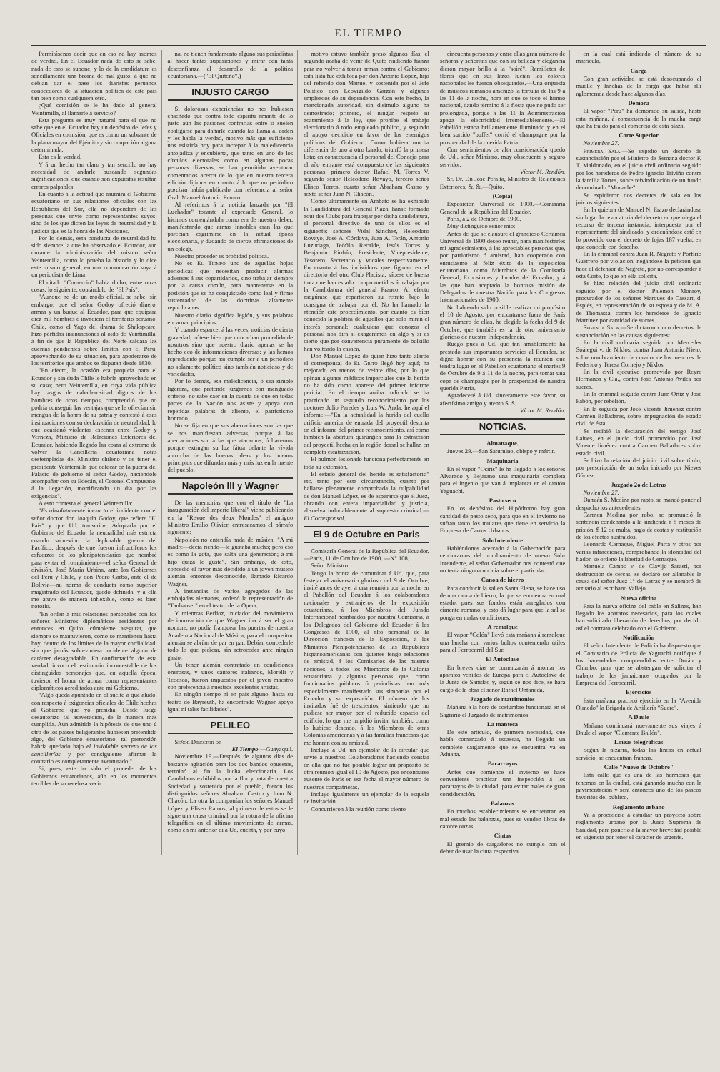EL TIEMPO
Permitásenos decir que en eso no hay asomos de verdad. En el Ecuador nada de esto se sabe, nada de esto se supone, y lo de la candidatura es sencillamente una broma de mal gusto, á que no debían dar el pase los diaristas peruanos conocedores de la situación política de este país tan bien como cualquiera otro.
¿Qué comisión se le ha dado al general Veintimilla, al llamarle á servicio?
Esta pregunta es muy natural para el que no sabe que en el Ecuador hay un depósito de Jefes y Oficiales en comisión, que es como un sobrante de la plana mayor del Ejército y sin ocupación alguna determinada.
Esta es la verdad.
Y á un hecho tan claro y tan sencillo no hay necesidad de andarle buscando segundas significaciones, que cuando son expuestas resultan errores palpables.
En cuanto á la actitud que asumirá el Gobierno ecuatoriano en sus relaciones oficiales con las Repúblicas del Sur, ella no dependerá de las personas que envíe como representantes suyos, sino de los que dicten las leyes de neutralidad y la justicia que es la honra de las Naciones.
Por lo demás, esta conducta de neutralidad ha sido siempre la que ha observado el Ecuador, aun durante la administración del mismo señor Veintemilla, como lo prueba la historia y lo dice este mismo general, en una comunicación suya á un periodista de Lima.
El citado "Comercio" había dicho, entre otras cosas, lo siguiente, copiándolo de "El País".
"Aunque no de un modo oficial, se sabe, sin embargo, que el señor Godoy ofreció dinero, armas y un buque al Ecuador, para que equipara diez mil hombres é invadiera el territorio peruano. Chile, como el Yago del drama de Shakspeare, hizo pérfidas insinuaciones al oído de Veintimilla, á fin de que la República del Norte saldara las cuentas pendientes sobre límites con el Perú; aprovechando de su situación, para apoderarse de los territorios que ambos se disputan desde 1830.
"En efecto, la ocasión era propicia para el Ecuador y sin duda Chile le habría aprovechado en su caso; pero Veintemilla, en cuya vida pública hay rasgos de caballerosidad dignos de los hombres de otros tiempos, comprendió que no podría conseguir las ventajas que se le ofrecían sin mengua de la honra de su patria y contestó á esas insinuaciones con su declaración de neutralidad; lo que ocasionó violentas escenas entre Godoy y Verneza, Ministro de Relaciones Exteriores del Ecuador, habiendo llegado las cosas al extremo de volver la Cancillería ecuatoriana notas destempladas del Ministro chileno y de tener el presidente Veintemilla que colocar en la puerta del Palacio de gobierno al señor Godoy, haciéndole acompañar con su Edecán, el Coronel Campusano, á la Legación, mortificando un día por las exigencias".
A esto contesta el general Veintemilla:
"Es absolutamente inexacto el incidente con el señor doctor don Joaquín Godoy, que refiere "El País" y que Ud. transcribe. Adoptada por el Gobierno del Ecuador la neutralidad más estricta cuando sobrevino la deplorable guerra del Pacífico, después de que fueron infructíferos los esfuerzos de los plenipotenciarios que nombré para evitar el rompimiento—el señor General de división, José María Urbina, ante los Gobiernos del Perú y Chile, y don Pedro Carbo, ante el de Bolivia—mi norma de conducta como superior magistrado del Ecuador, quedó definida, y á ella me atuve de manera inflexible, como es bien notorio.
"En orden á mis relaciones personales con los señores Ministros diplomáticos residentes por entonces en Quito, cúmpleme asegurar, que siempre se mantuvieron, como se mantienen hasta hoy, dentro de los límites de la mayor cordialidad, sin que jamás sobreviniera incidente alguno de carácter desagradable. En confirmación de esta verdad, invoco el testimonio incontestable de los distinguidos personajes que, en aquella época, tuvieron el honor de actuar como representantes diplomáticos acreditados ante mi Gobierno.
"Algo queda apuntado en el suelto á que aludo, con respecto á exigencias oficiales de Chile hechas al Gobierno que yo presidía: Desde luego desautorizo tal aseveración, de la manera más cumplida. Aún admitida la hipótesis de que uno ú otro de los países beligerantes hubiesen pretendido algo, del Gobierno ecuatoriano, tal pretensión habría quedado bajo el inviolable secreto de las cancillerías, y por consiguiente afirmar lo contrario es completamente aventurado."
Si, pues, este ha sido el proceder de los Gobiernos ecuatorianos, aún en los momentos terribles de su recelosa veci-
na, no tienen fundamento alguno sus periodistas al hacer tantas suposiciones y mirar con tanta desconfianza el desarrollo de la política ecuatoriana.—("El Quiteño".)
INJUSTO CARGO
Si dolorosas experiencias no nos hubiesen enseñado que contra todo espíritu amante de lo justo aún las pasiones contrarias entre sí suelen coaligarse para dañarle cuando las llama al orden y les habla la verdad, motivo más que suficiente nos asistiría hoy para increpar á la maledicencia antojadiza y encubierta, que tanto en uno de los círculos electorales como en algunas pocas personas diversas, se han permitido aventurar comentarios acerca de lo que en nuestra tercera edición dijimos en cuanto á lo que un periódico garcista había publicado con referencia al señor Gral. Manuel Antonio Franco.
Al referirnos á la noticia lanzada por "El Luchador" tocante al expresado General, lo hicimos comentándola como era de nuestro deber, manifestando que armas innobles eran las que parecían esgrimirse en la actual época eleccionaria, y dudando de ciertas afirmaciones de un colega.
Nuestro proceder es probidad política.
No es El Tiempo uno de aquellas hojas periódicas que necesitan producir alarmas adversas á sus copartidarios, sino trabajar siempre por la causa común, para mantenerse en la posición que se ha conquistado como leal y firme sustentador de las doctrinas altamente republicanas.
Nuestro diario significa legión, y sus palabras encarnan principios.
Y cuando esparce, á las veces, noticias de cierta gravedad, nótese bien que nunca han procedido de nosotros sino que nuestro diario apenas se ha hecho eco de informaciones diversas; y las hemos reproducido porque así cumple ser á un periódico no solamente político sino también noticioso y de variedades.
Por lo demás, esa maledicencia, ó sea simple ligereza, que pretende juzgarnos con menguado criterio, no sabe caer en la cuenta de que en todas partes de la Nación nos asiste y apoya con repetidas palabras de aliento, el patriotismo honrado.
No se fija en que sus aberraciones son las que se nos manifiestan adversas, porque á las aberraciones son á las que atacamos, ó hacemos porque extingan su luz fátua delante la vívida antorcha de las buenas ideas y los buenos principios que difundan más y más luz en la mente del pueblo.
Napoleón III y Wagner
De las memorias que con el título de "La inauguración del imperio liberal" viene publicando en la "Revue des deux Mondes" el antiguo Ministro Emilio Olivier, entresacamos el párrafo siguiente:
Napoleón no entendía nada de música. "A mi madre—decía riendo—le gustaba mucho; pero eso es como la gota, que salta una generación; á mi hijo quizá le guste". Sin embargo, de esto, concedió el favor más decidido á un joven músico alemán, entonces desconocido, llamado Ricardo Wagner.
A instancias de varios agregados de las embajadas alemanas, ordenó la representación de "Tanhauser" en el teatro de la Opera.
Y mientras Berlioz, iniciador del movimiento de innovación de que Wagner iba á ser el gran nombre, no podía franquear las puertas de nuestra Academia Nacional de Música, para el compositor alemán se abrían de par en par. Debían concederle todo lo que pidiera, sin retroceder ante ningún gasto.
Un tenor alemán contratado en condiciones onerosas, y unos cantores italianos, Morelli y Tedesco, fueron impuestos por el joven maestro con preferencia á nuestros excelentes artistas.
En ningún tiempo ni en país alguno, hasta su teatro de Bayreuth, ha encontrado Wagner apoyo igual ni tales facilidades".
PELILEO
Señor Director de
El Tiempo.—Guayaquil.
Noviembre 19.—Después de algunos días de bastante agitación para los dos bandos opuestos, terminó al fin la lucha eleccionaria. Los Candidatos exhibidos por la flor y nata de nuestra Sociedad y sostenida por el pueblo, fueron los distinguidos señores Abraham Castro y Juan N. Chacón. La otra la componían los señores Manuel López y Eliseo Ramos; al primero de estos se le sigue una causa criminal por la rotura de la oficina telegráfica en el último movimiento de armas, como en mi anterior di á Ud. cuenta, y por cuyo
motivo estuvo también preso algunos días; el segundo acaba de venir de Quito rindiendo fianza para no volver á tomar armas contra el Gobierno; esta lista fué exhibida por don Arcenio López, hijo del referido don Manuel y sostenida por el Jefe Político don Leovigildo Garzón y algunos empleados de su dependencia. Con este hecho, la mencionada autoridad, sin disimulo alguno ha demostrado: primero, el ningún respeto ni acatamiento á la ley, que prohibe el trabajo eleccionario á todo empleado público, y segundo el apoyo decidido en favor de los enemigos políticos del Gobierno. Como hubiera mucha diferencia de uno á otro bando, triunfó la primera lista; en consecuencia el personal del Concejo para el año entrante está compuesto de las siguientes personas: primero doctor Rafael M. Torres V. segundo señor Heleodoro Rovayo, tercero señor Eliseo Torres, cuarto señor Abraham Castro y sexto señor Juan N. Chacón.
Como últimamente en Ambato se ha exhibido la Candidatura del General Plaza, hanse formado aquí dos Clubs para trabajar por dicha candidatura, el personal directivo de uno de ellos es el siguiente: señores Vidal Sánchez, Heleodoro Rovayo, José A. Córdova, Juan A. Terán, Antonio Luzuriaga, Teófilo Recalde, Jesús Torres y Benjamín Riofrío, Presidente, Vicepresidente, Tesorero, Secretario y Vocales respectivamente. En cuanto á los individuos que figuran en el directorio del otro Club Placista, sábese de buena tinta que han estado comprometidos á trabajar por la Candidatura del general Franco. Al efecto asegúrase que repartieron su retrato bajo la consigna de trabajar por él. No ha llamado la atención este procedimiento, por cuanto es bien conocida la política de aquellos que solo miran el interés personal; cualquiera que conozca el personal nos dirá si exageramos en algo y si es cierto que por convenencia puramente de bolsillo han volteado la casaca.
Don Manuel López de quien hizo tanto alarde el corresponsal de El Grito llegó hoy aquí; ha mejorado en menos de veinte días, por lo que opinan algunos médicos imparciales que la herida no ha sido como aparece del primer informe pericial. En el tiempo arriba indicado se ha practicado un segundo reconocimiento por los doctores Julio Paredes y Luis W. Anda; he aquí el informe:—"En la actualidad la herida del cuello orificio anterior de entrada del proyectil descrita en el informe del primer reconocimiento, así como también la abertura quirúrgica para la extracción del proyectil hecha en la región dorsal se hallan en completa cicatrización.
El pulmón lesionado funciona perfectamente en toda su extensión.
El estado general del herido es satisfactorio" etc. tanto por esta circunstancia, cuanto por hallarse plenamente comprobada la culpabilidad de don Manuel López, es de esperarse que el Juez, obrando con entera imparcialidad y justicia, absuelva indudablemente al supuesto criminal.—El Corresponsal.
El 9 de Octubre en Paris
Comisaría General de la República del Ecuador.—París, 11 de Octubre de 1900. —N° 108.
Señor Ministro:
Tengo la honra de comunicar á Ud. que, para festejar el aniversario glorioso del 9 de Octubre, invité antes de ayer á una reunión por la noche en el Pabellón del Ecuador á los colaboradores nacionales y extranjeros de la exposición ecuatoriana, á los Miembros del Jurado Internacional nombrados por nuestra Comisaría, á los Delegados del Gobierno del Ecuador á los Congresos de 1900, al alto personal de la Dirección francesa de la Exposición, á los Ministros Plenipotenciarios de las Repúblicas hispanoamericanas con quienes tengo relaciones de amistad, á los Comisarios de las mismas naciones, á todos los Miembros de la Colonia ecuatoriana y algunas personas que, como funcionarios públicos ó periodistas han más especialmente manifestado sus simpatías por el Ecuador y su exposición. El número de los invitados fué de trescientos, sintiendo que no pudiese ser mayor por el reducido espacio del edificio, lo que me impidió invitar también, como lo hubiese deseado, á los Miembros de otras Colonias americanas y á las familias francesas que me honran con su amistad.
Incluyo á Ud. un ejemplar de la circular que envié á nuestros Colaboradores haciendo constar en ella que no fué posible lograr mi propósito de otra reunión igual el 10 de Agosto, por encontrarse ausente de Paris en esa fecha el mayor número de nuestros compatriotas.
Incluyo igualmente un ejemplar de la esquela de invitación.
Concurrieron á la reunión como ciento
cincuenta personas y entre ellas gran número de señoras y señoritas que con su belleza y elegancia dieron mayor brillo á la "soiré". Ramilletes de flores que en sus lazos lucían los colores nacionales les fueron obsequiados.—Una orquesta de músicos romanos amenizó la tertulia de las 9 á las 11 de la noche, hora en que se tocó el himno nacional, dando término á la fiesta que no pudo ser prolongada, porque á las 11 la Administración apaga la electricidad irremediablemente.—El Pabellón estaba brillantemente iluminado y en el bien surtido "buffet" corrió el champagne por la prosperidad de la querida Patria.
Con sentimientos de alta consideración quedo de Ud., señor Ministro, muy obsecuente y seguro servidor.
Víctor M. Rendón.
Sr. Dr. Dn José Peralta, Ministro de Relaciones Exteriores, &, &.—Quito.
(Copia)
Exposición Universal de 1900.—Comisaría General de la República del Ecuador.
París, á 2 de Octubre de 1900.
Muy distinguido señor mío:
Antes de que se clausure el grandioso Certámen Universal de 1900 deseo reunir, para manifestarles mi agradecimiento, á las apreciables personas que, por patriotismo ó amistad, han cooperado con entusiasmo al feliz éxito de la exposición ecuatoriana, como Miembros de la Comisaría General, Expositores y Jurados del Ecuador, y á las que han aceptado la honrosa misión de Delegados de nuestra Nación para los Congresos Internacionales de 1900.
No habiendo sido posible realizar mi propósito el 10 de Agosto, por encontrarse fuera de París gran número de ellas, he elegido la fecha del 9 de Octubre, que también es la de otro aniversario glorioso de nuestra Independencia.
Ruego pues á Ud. que tan amablemente ha prestado sus importantes servicios al Ecuador, se digne honrar con su presencia la reunión que tendrá lugar en el Pabellón ecuatoriano el martes 9 de Octubre de 9 á 11 de la noche, para tomar una copa de champagne por la prosperidad de nuestra querida Patria.
Agradeceré á Ud. sinceramente este favor, su afectísimo amigo y atento S. S.
Víctor M. Rendón.
NOTICIAS.
Almanaque.
Jueves 29.—San Saturnino, obispo y mártir.
Maquinaria
En el vapor "Osiris" le ha llegado á los señores Alvarado y Bejarano una maquinaria completa para el ingenio que van á implantar en el cantón Yaguachi.
Pasto seco
En los depósitos del Hipódromo hay gran cantidad de pasto seco, para que en el invierno no sufran tanto los mulares que tiene en servicio la Empresa de Carros Urbanos.
Sub-Intendente
Habiéndonos acercado á la Gobernación para cerciorarnos del nombramiento de nuevo Sub-Intendente, el señor Gobernador nos contestó que no tenía ninguna noticia sobre el particular.
Canoa de hierro
Para conducir la sal en Santa Elena, se hace uso de una canoa de hierro, la que se encuentra en mal estado, pues sus fondos están arreglados con cimento romano, y esto dá lugar para que la sal se ponga en malas condiciones.
A remolque
El vapor "Colón" llevó esta mañana á remolque una lancha con varios bultos conteniendo útiles para el Ferrocarril del Sur.
El Autoclave
En breves días se comenzarán á montar los aparatos venidos de Europa para el Autoclave de la Junta de Sanidad y, según se nos dice, se hará cargo de la obra el señor Rafael Ontaneda.
Juzgado de matrimonios
Mañana á la hora de costumbre funcionará en el Sagrario el Juzgado de matrimonios.
La manteca
De este artículo, de primera necesidad, que había comenzado á escasear, ha llegado un completo cargamento que se encuentra ya en Aduana.
Pararrayos
Antes que comience el invierno se hace conveniente practicar una inspección á los pararrayos de la ciudad, para evitar males de gran consideración.
Balanzas
En muchos establecimientos se encuentran en mal estado las balanzas, pues se venden libras de catorce onzas.
Cintas
El gremio de cargadores no cumple con el deber de usar la cinta respectiva
en la cual está indicado el número de su matrícula.
Carga
Con gran actividad se está desocupando el muelle y lanchas de la carga que había allí aglomerada desde hace algunos días.
Demora
El vapor "Perú" ha demorado su salida, hasta esta mañana, á consecuencia de la mucha carga que ha traído para el comercio de esta plaza.
Corte Superior
Noviembre 27.
Primera Sala.—Se expidió un decreto de sustanciación por el Ministro de Semana doctor F. T. Maldonado, en el juicio civil ordinario seguido por los herederos de Pedro Ignacio Triviño contra la familia Torres, sobre reivindicación de un fundo denominado "Mocache".
Se expidieron dos decretos de sala en los juicios siguientes:
En la quiebra de Manuel N. Erazo declarándose sin lugar la revocatoria del decreto en que niega el recurso de tercera instancia, interpuesta por el representante del sindicado, y ordenándose esté en lo proveido con el decreto de fojas 187 vuelta, en que concede con derecho.
En la criminal contra Juan R. Negrete y Porfirio Guerrero por violación, negándose la petición que hace el defensor de Negrete, por no corresponder á ésta Corte, lo que en ella solicita.
Se hizo relación del juicio civil ordinario seguido por el doctor Palemón Monroy, procurador de los señores Marques de Cassart, d' Espiés, en representación de su esposa y de M. A. de Thomassa, contra los herederos de Ignacio Martínez por cantidad de sucres.
Segunda Sala.—Se dictaron cinco decretos de sustanciación en las causas siguientes:
En la civil ordinaria seguida por Mercedes Soátegui v. de Niklos, contra Juan Antonio Nieto, sobre nombramiento de curador de los menores de Federico y Teresa Cornejo y Niklos.
En la civil ejecutivo promovido por Reyre Hermanos y Cía., contra José Antonio Avilés por sucres.
En la criminal seguida contra Juan Ortiz y José Pabón, por rebelión.
En la seguida por José Vicente Jiménez contra Carmen Balladares, sobre impugnación de estado civil de ésta.
Se recibió la declaración del testigo José Laines, en el juicio civil promovido por José Vicente Jiménez contra Carmen Balladares sobre estado civil.
Se hizo la relación del juicio civil sobre título, por prescripción de un solar iniciado por Nieves Gómez.
Juzgado 2o de Letras
Noviembre 27.
Damián S. Medina por rapto, se mandó poner al despacho los antecedentes.
Carmen Medina por robo, se pronunció la sentencia condenando á la sindicada á 8 meses de prisión, $ 12 de multa, pago de costas y restitución de los efectos sustraídos.
Leonardo Cernaque, Miguel Parra y otros por varias infracciones, comprobando la idoneidad del fiador, se ordenó la libertad de Cernaque.
Manuela Campo v. de Clavijo Sarasti, por destrucción de cercas, se declaró ser allanable la causa del señor Juez 1° de Letras y se nombró de actuario al escribano Vallejo.
Nueva oficina
Para la nueva oficina del cable en Salinas, han llegado los aparatos necesarios, para los cuales han solicitado liberación de derechos, por decirlo así el contrato celebrado con el Gobierno.
Notificación
El señor Intendente de Policía ha dispuesto que el Comisario de Policía de Yaguachi notifique á los hacendados comprendidos entre Durán y Chimbo, para que se abstengan de solicitar el trabajo de los jamaicanos ocupados por la Empresa del Ferrocarril.
Ejercicios
Esta mañana practicó ejercicio en la "Avenida Olmedo" la Brigada de Artillería "Sucre".
A Daule
Mañana continuará nuevamente sus viajes á Daule el vapor "Clemente Ballén".
Líneas telegráficas
Según la pizarra, todas las líneas en actual servicio, se encuentran francas.
Calle "Nueve de Octubre"
Esta calle que es una de las hermosas que tenemos en la ciudad, está ganando mucho con la pavimentación y será entonces uno de los paseos favoritos del público.
Reglamento urbano
Va á procederse á estudiar un proyecto sobre reglamento urbano por la Junta Suprema de Sanidad, para ponerlo á la mayor brevedad posible en vigencia por tener el carácter de urgente.